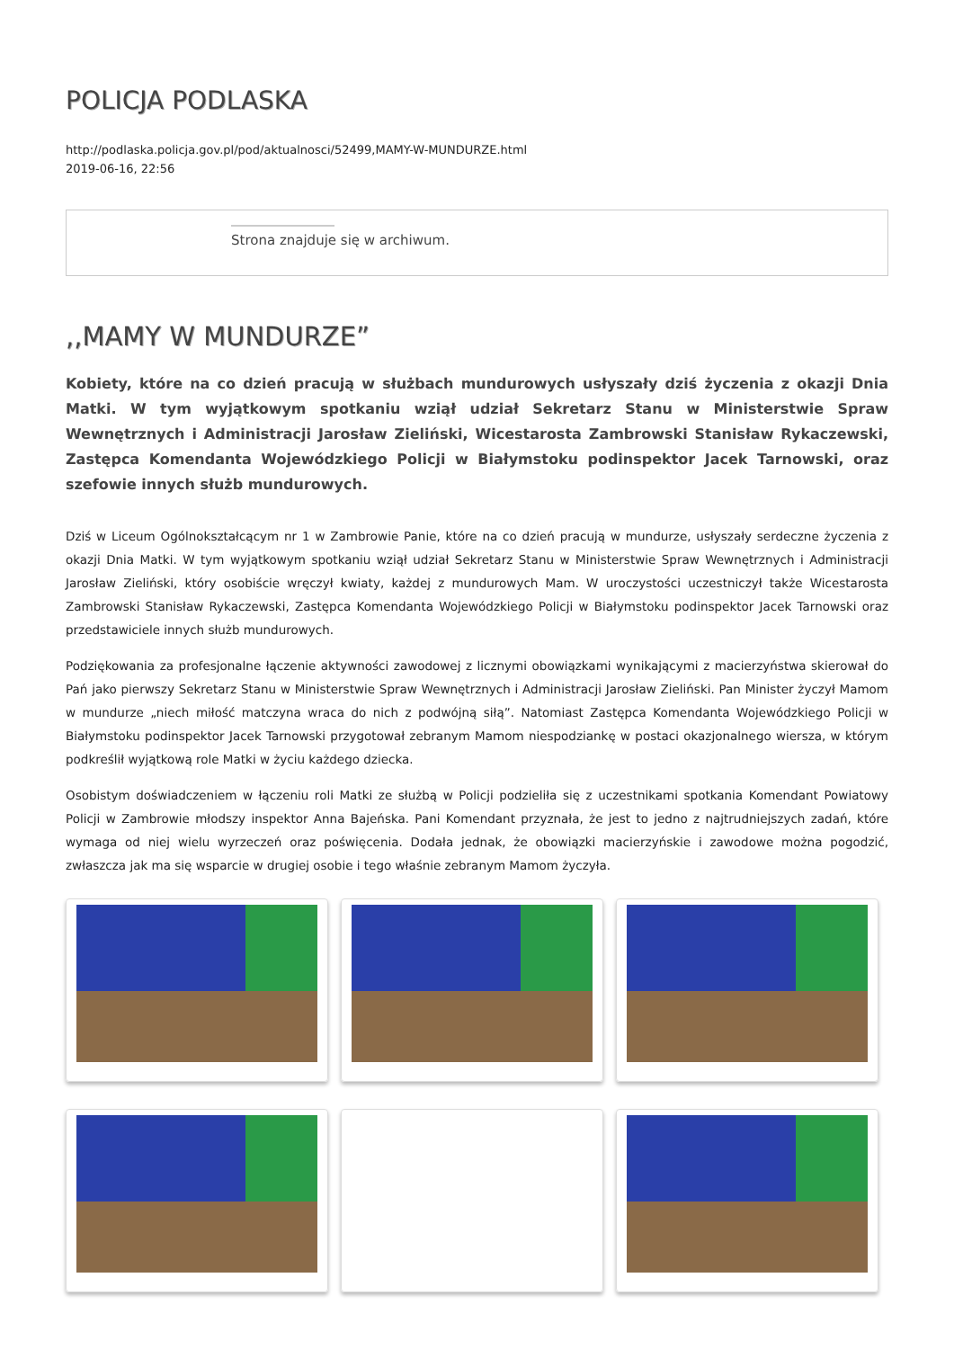POLICJA PODLASKA
http://podlaska.policja.gov.pl/pod/aktualnosci/52499,MAMY-W-MUNDURZE.html
2019-06-16, 22:56
Strona znajduje się w archiwum.
,,MAMY W MUNDURZE”
Kobiety, które na co dzień pracują w służbach mundurowych usłyszały dziś życzenia z okazji Dnia Matki. W tym wyjątkowym spotkaniu wziął udział Sekretarz Stanu w Ministerstwie Spraw Wewnętrznych i Administracji Jarosław Zieliński, Wicestarosta Zambrowski Stanisław Rykaczewski, Zastępca Komendanta Wojewódzkiego Policji w Białymstoku podinspektor Jacek Tarnowski, oraz szefowie innych służb mundurowych.
Dziś w Liceum Ogólnokształcącym nr 1 w Zambrowie Panie, które na co dzień pracują w mundurze, usłyszały serdeczne życzenia z okazji Dnia Matki. W tym wyjątkowym spotkaniu wziął udział Sekretarz Stanu w Ministerstwie Spraw Wewnętrznych i Administracji Jarosław Zieliński, który osobiście wręczył kwiaty, każdej z mundurowych Mam. W uroczystości uczestniczył także Wicestarosta Zambrowski Stanisław Rykaczewski, Zastępca Komendanta Wojewódzkiego Policji w Białymstoku podinspektor Jacek Tarnowski oraz przedstawiciele innych służb mundurowych.
Podziękowania za profesjonalne łączenie aktywności zawodowej z licznymi obowiązkami wynikającymi z macierzyństwa skierował do Pań jako pierwszy Sekretarz Stanu w Ministerstwie Spraw Wewnętrznych i Administracji Jarosław Zieliński. Pan Minister życzył Mamom w mundurze „niech miłość matczyna wraca do nich z podwójną siłą”. Natomiast Zastępca Komendanta Wojewódzkiego Policji w Białymstoku podinspektor Jacek Tarnowski przygotował zebranym Mamom niespodziankę w postaci okazjonalnego wiersza, w którym podkreślił wyjątkową role Matki w życiu każdego dziecka.
Osobistym doświadczeniem w łączeniu roli Matki ze służbą w Policji podzieliła się z uczestnikami spotkania Komendant Powiatowy Policji w Zambrowie młodszy inspektor Anna Bajeńska. Pani Komendant przyznała, że jest to jedno z najtrudniejszych zadań, które wymaga od niej wielu wyrzeczeń oraz poświęcenia. Dodała jednak, że obowiązki macierzyńskie i zawodowe można pogodzić, zwłaszcza jak ma się wsparcie w drugiej osobie i tego właśnie zebranym Mamom życzyła.